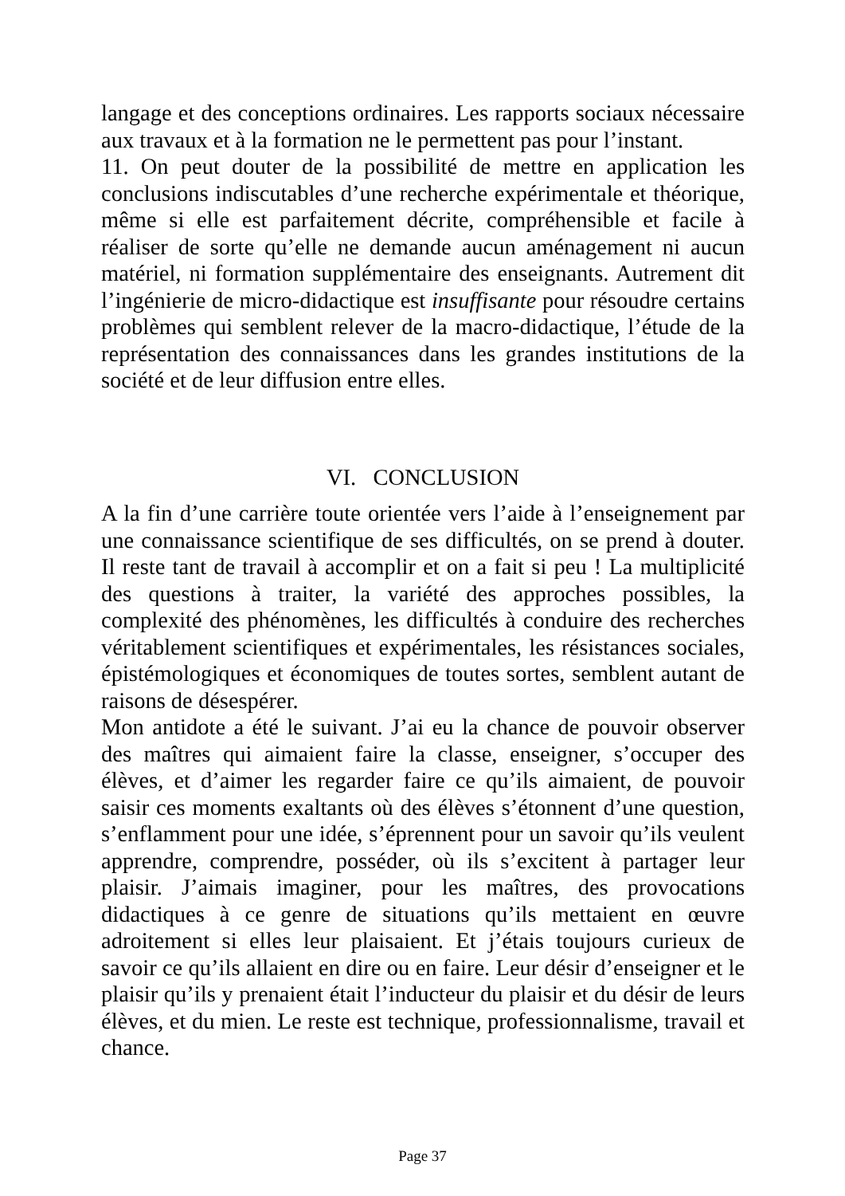langage et des conceptions ordinaires. Les rapports sociaux nécessaire aux travaux et à la formation ne le permettent pas pour l’instant.
11. On peut douter de la possibilité de mettre en application les conclusions indiscutables d’une recherche expérimentale et théorique, même si elle est parfaitement décrite, compréhensible et facile à réaliser de sorte qu’elle ne demande aucun aménagement ni aucun matériel, ni formation supplémentaire des enseignants. Autrement dit l’ingénierie de micro-didactique est insuffisante pour résoudre certains problèmes qui semblent relever de la macro-didactique, l’étude de la représentation des connaissances dans les grandes institutions de la société et de leur diffusion entre elles.
VI. CONCLUSION
A la fin d’une carrière toute orientée vers l’aide à l’enseignement par une connaissance scientifique de ses difficultés, on se prend à douter. Il reste tant de travail à accomplir et on a fait si peu ! La multiplicité des questions à traiter, la variété des approches possibles, la complexité des phénomènes, les difficultés à conduire des recherches véritablement scientifiques et expérimentales, les résistances sociales, épistémologiques et économiques de toutes sortes, semblent autant de raisons de désespérer.
Mon antidote a été le suivant. J’ai eu la chance de pouvoir observer des maîtres qui aimaient faire la classe, enseigner, s’occuper des élèves, et d’aimer les regarder faire ce qu’ils aimaient, de pouvoir saisir ces moments exaltants où des élèves s’étonnent d’une question, s’enflamment pour une idée, s’éprennent pour un savoir qu’ils veulent apprendre, comprendre, posséder, où ils s’excitent à partager leur plaisir. J’aimais imaginer, pour les maîtres, des provocations didactiques à ce genre de situations qu’ils mettaient en œuvre adroitement si elles leur plaisaient. Et j’étais toujours curieux de savoir ce qu’ils allaient en dire ou en faire. Leur désir d’enseigner et le plaisir qu’ils y prenaient était l’inducteur du plaisir et du désir de leurs élèves, et du mien. Le reste est technique, professionnalisme, travail et chance.
Page 37